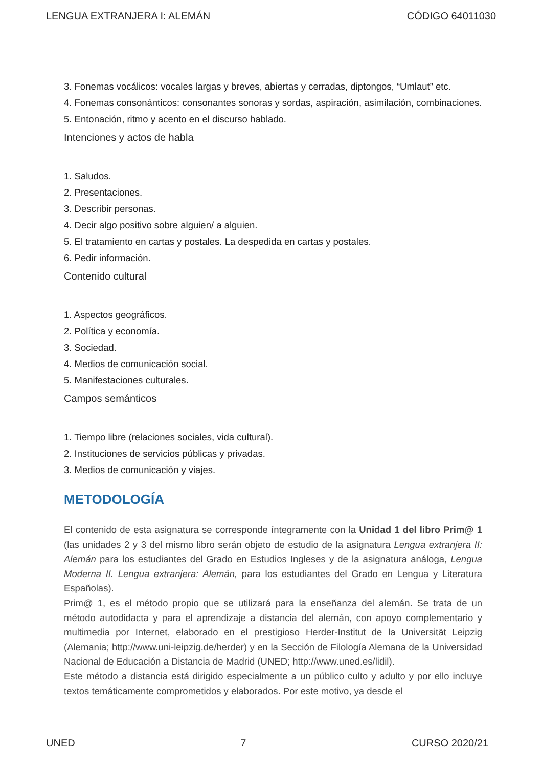LENGUA EXTRANJERA I: ALEMÁN CÓDIGO 64011030
3. Fonemas vocálicos: vocales largas y breves, abiertas y cerradas, diptongos, “Umlaut” etc.
4. Fonemas consonánticos: consonantes sonoras y sordas, aspiración, asimilación, combinaciones.
5. Entonación, ritmo y acento en el discurso hablado.
Intenciones y actos de habla
1. Saludos.
2. Presentaciones.
3. Describir personas.
4. Decir algo positivo sobre alguien/ a alguien.
5. El tratamiento en cartas y postales. La despedida en cartas y postales.
6. Pedir información.
Contenido cultural
1. Aspectos geográficos.
2. Política y economía.
3. Sociedad.
4. Medios de comunicación social.
5. Manifestaciones culturales.
Campos semánticos
1. Tiempo libre (relaciones sociales, vida cultural).
2. Instituciones de servicios públicas y privadas.
3. Medios de comunicación y viajes.
METODOLOGÍA
El contenido de esta asignatura se corresponde íntegramente con la Unidad 1 del libro Prim@ 1 (las unidades 2 y 3 del mismo libro serán objeto de estudio de la asignatura Lengua extranjera II: Alemán para los estudiantes del Grado en Estudios Ingleses y de la asignatura análoga, Lengua Moderna II. Lengua extranjera: Alemán, para los estudiantes del Grado en Lengua y Literatura Españolas).
Prim@ 1, es el método propio que se utilizará para la enseñanza del alemán. Se trata de un método autodidacta y para el aprendizaje a distancia del alemán, con apoyo complementario y multimedia por Internet, elaborado en el prestigioso Herder-Institut de la Universität Leipzig (Alemania; http://www.uni-leipzig.de/herder) y en la Sección de Filología Alemana de la Universidad Nacional de Educación a Distancia de Madrid (UNED; http://www.uned.es/lidil).
Este método a distancia está dirigido especialmente a un público culto y adulto y por ello incluye textos temáticamente comprometidos y elaborados. Por este motivo, ya desde el
UNED 7 CURSO 2020/21